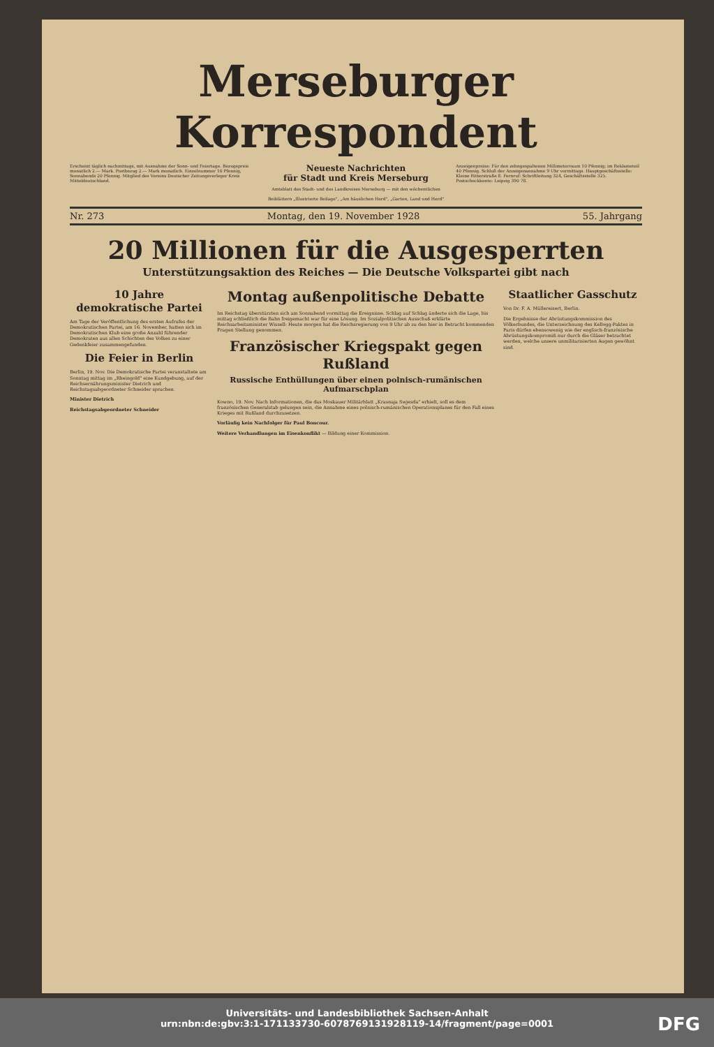Merseburger Korrespondent
Erscheint täglich nachmittags, mit Ausnahme der Sonn- und Feiertage. Bezugspreis monatlich 2.— Mark. Postbezug 2.— Mark monatlich. Einzelnummer 10 Pfennig, Sonnabends 20 Pfennig. Mitglied des Vereins Deutscher Zeitungsverleger Kreis Mitteldeutschland.
Neueste Nachrichten
für Stadt und Kreis Merseburg
Amtsblatt des Stadt- und des Landkreises Merseburg — mit den wöchentlichen Beiblättern „Illustrierte Beilage", „Am häuslichen Herd", „Garten, Land und Herd"
Anzeigenpreise: Für den zehngespaltenen Millimeterraum 10 Pfennig; im Reklameteil 40 Pfennig. Schluß der Anzeigenannahme 9 Uhr vormittags. Hauptgeschäftsstelle: Kleine Ritterstraße 8. Fernruf: Schriftleitung 324, Geschäftsstelle 325. Postscheckkonto: Leipzig 390 78.
Nr. 273 Montag, den 19. November 1928 55. Jahrgang
20 Millionen für die Ausgesperrten
Unterstützungsaktion des Reiches — Die Deutsche Volkspartei gibt nach
10 Jahre demokratische Partei
Am Tage der Veröffentlichung des ersten Aufrufes der Demokratischen Partei, am 16. November, hatten sich im Demokratischen Klub eine große Anzahl führender Demokraten aus allen Schichten des Volkes zu einer Gedenkfeier zusammengefunden.
Die Feier in Berlin
Berlin, 19. Nov. Die Demokratische Partei veranstaltete am Sonntag mittag im „Rheingold" eine Kundgebung, auf der Reichsernährungsminister Dietrich und Reichstagsabgeordneter Schneider sprachen.
Minister Dietrich
Reichstagsabgeordneter Schneider
Montag außenpolitische Debatte
Im Reichstag überstürzten sich am Sonnabend vormittag die Ereignisse. Schlag auf Schlag änderte sich die Lage, bis mittag schließlich die Bahn freigemacht war für eine Lösung. Im Sozialpolitischen Ausschuß erklärte Reichsarbeitsminister Wissell: Heute morgen hat die Reichsregierung von 9 Uhr ab zu den hier in Betracht kommenden Fragen Stellung genommen.
Französischer Kriegspakt gegen Rußland
Russische Enthüllungen über einen polnisch-rumänischen Aufmarschplan
Kowno, 19. Nov. Nach Informationen, die das Moskauer Militärblatt „Krasnaja Swjesda" erhielt, soll es dem französischen Generalstab gelungen sein, die Annahme eines polnisch-rumänischen Operationsplanes für den Fall eines Krieges mit Rußland durchzusetzen.
Vorläufig kein Nachfolger für Paul Boncour.
Weitere Verhandlungen im Eisenkonflikt — Bildung einer Kommission.
Staatlicher Gasschutz
Von Dr. F. A. Müllereisert, Berlin.
Die Ergebnisse der Abrüstungskommission des Völkerbundes, die Unterzeichnung des Kellogg-Paktes in Paris dürfen ebensowenig wie der englisch-französische Abrüstungskompromiß nur durch die Gläser betrachtet werden, welche unsere unmilitarisierten Augen gewöhnt sind.
Universitäts- und Landesbibliothek Sachsen-Anhalt
urn:nbn:de:gbv:3:1-171133730-6078769131928119-14/fragment/page=0001
DFG